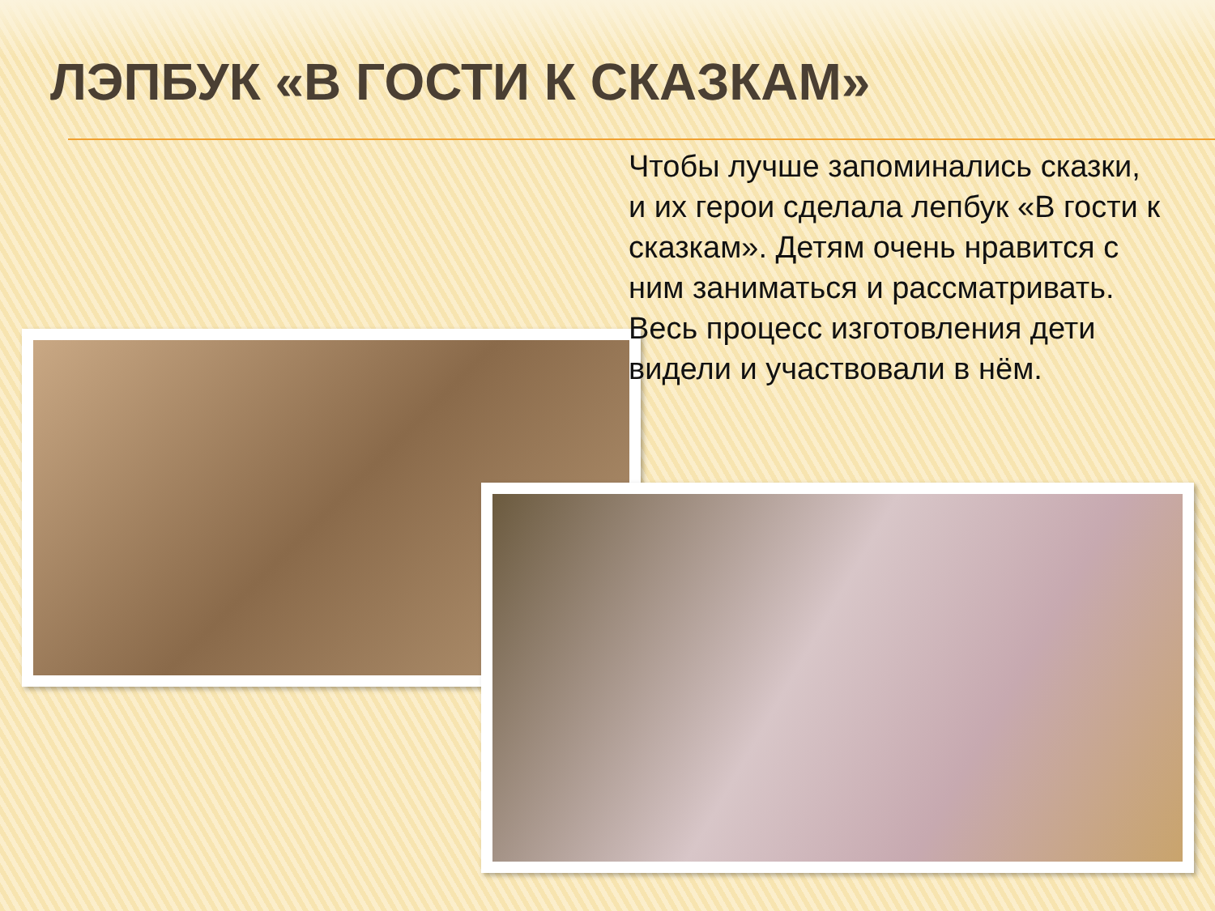ЛЭПБУК «В ГОСТИ К СКАЗКАМ»
Чтобы лучше запоминались сказки, и их герои сделала лепбук «В гости к сказкам». Детям очень нравится с ним заниматься и рассматривать. Весь процесс изготовления дети видели и участвовали в нём.